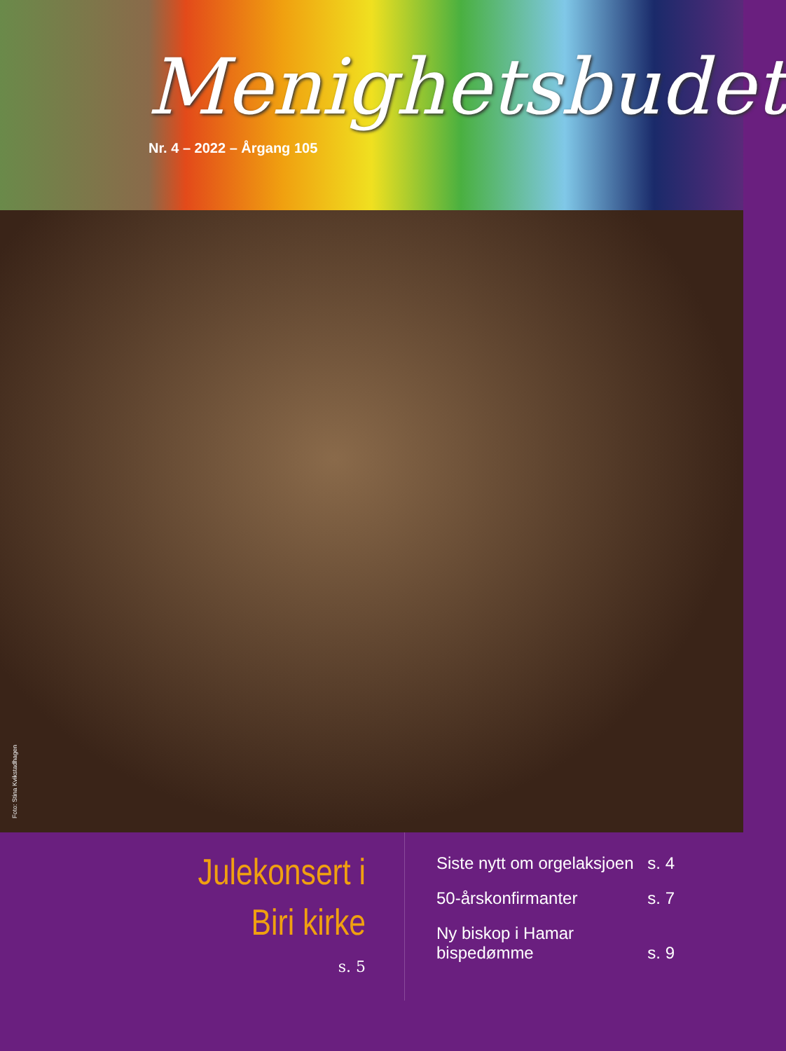Menighetsbudet
Nr. 4 – 2022 – Årgang 105
Foto: Stina Kvikstadhagen
Julekonsert i
Biri kirke
s. 5
Siste nytt om orgelaksjoen s. 4
50-årskonfirmanter s. 7
Ny biskop i Hamar
bispedømme s. 9